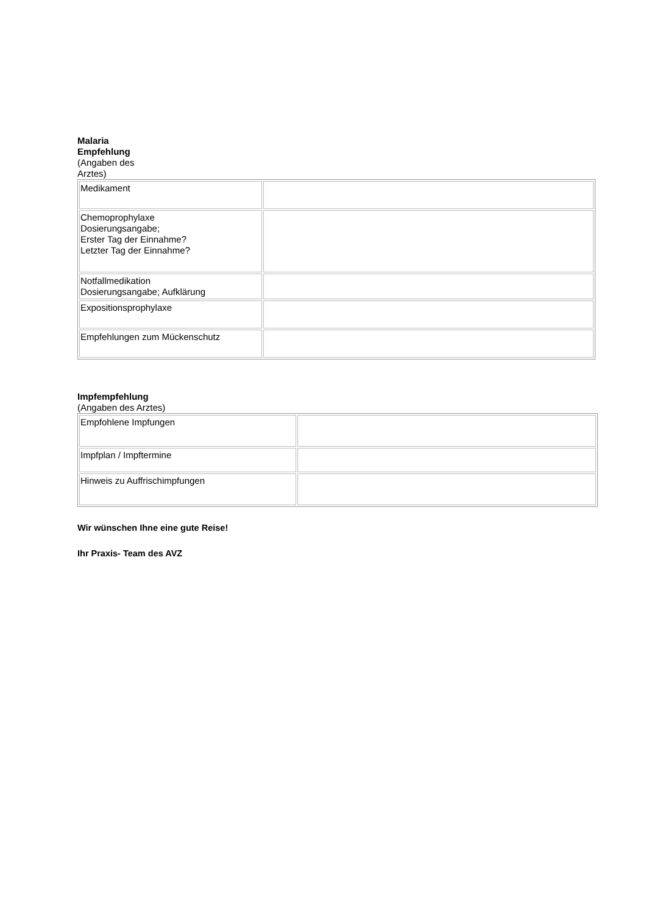Malaria
Empfehlung
(Angaben des
Arztes)
| Medikament | |
| Chemoprophylaxe Dosierungsangabe; Erster Tag der Einnahme? Letzter Tag der Einnahme? | |
| Notfallmedikation Dosierungsangabe; Aufklärung | |
| Expositionsprophylaxe | |
| Empfehlungen zum Mückenschutz | |
Impfempfehlung
(Angaben des Arztes)
| Empfohlene Impfungen | |
| Impfplan / Impftermine | |
| Hinweis zu Auffrischimpfungen | |
Wir wünschen Ihne eine gute Reise!
Ihr Praxis- Team des AVZ